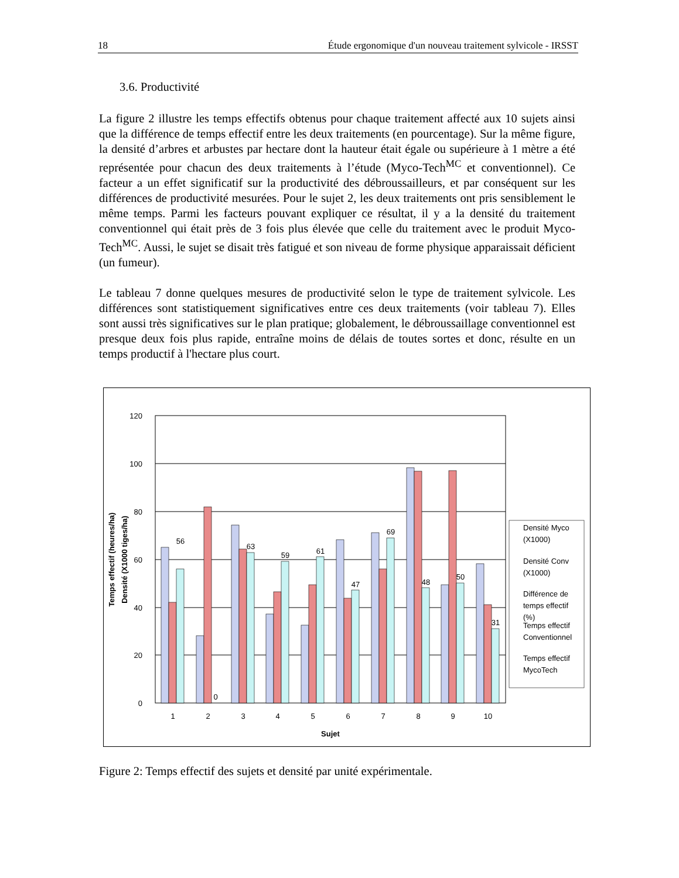18 Étude ergonomique d'un nouveau traitement sylvicole - IRSST
3.6. Productivité
La figure 2 illustre les temps effectifs obtenus pour chaque traitement affecté aux 10 sujets ainsi que la différence de temps effectif entre les deux traitements (en pourcentage). Sur la même figure, la densité d’arbres et arbustes par hectare dont la hauteur était égale ou supérieure à 1 mètre a été représentée pour chacun des deux traitements à l’étude (Myco-Tech<sup>MC</sup> et conventionnel). Ce facteur a un effet significatif sur la productivité des débroussailleurs, et par conséquent sur les différences de productivité mesurées. Pour le sujet 2, les deux traitements ont pris sensiblement le même temps. Parmi les facteurs pouvant expliquer ce résultat, il y a la densité du traitement conventionnel qui était près de 3 fois plus élevée que celle du traitement avec le produit Myco-Tech<sup>MC</sup>. Aussi, le sujet se disait très fatigué et son niveau de forme physique apparaissait déficient (un fumeur).
Le tableau 7 donne quelques mesures de productivité selon le type de traitement sylvicole. Les différences sont statistiquement significatives entre ces deux traitements (voir tableau 7). Elles sont aussi très significatives sur le plan pratique; globalement, le débroussaillage conventionnel est presque deux fois plus rapide, entraîne moins de délais de toutes sortes et donc, résulte en un temps productif à l'hectare plus court.
120
100
80
60
40
20
0
1
2
3
4
5
6
7
8
9
10
Sujet
Temps effectif (heures/ha)
Densité (X1000 tiges/ha)
56
0
63
59
61
47
69
48
50
31
Densité Myco
(X1000)
Densité Conv
(X1000)
Différence de
temps effectif
(%)
Temps effectif
Conventionnel
Temps effectif
MycoTech
Figure 2: Temps effectif des sujets et densité par unité expérimentale.